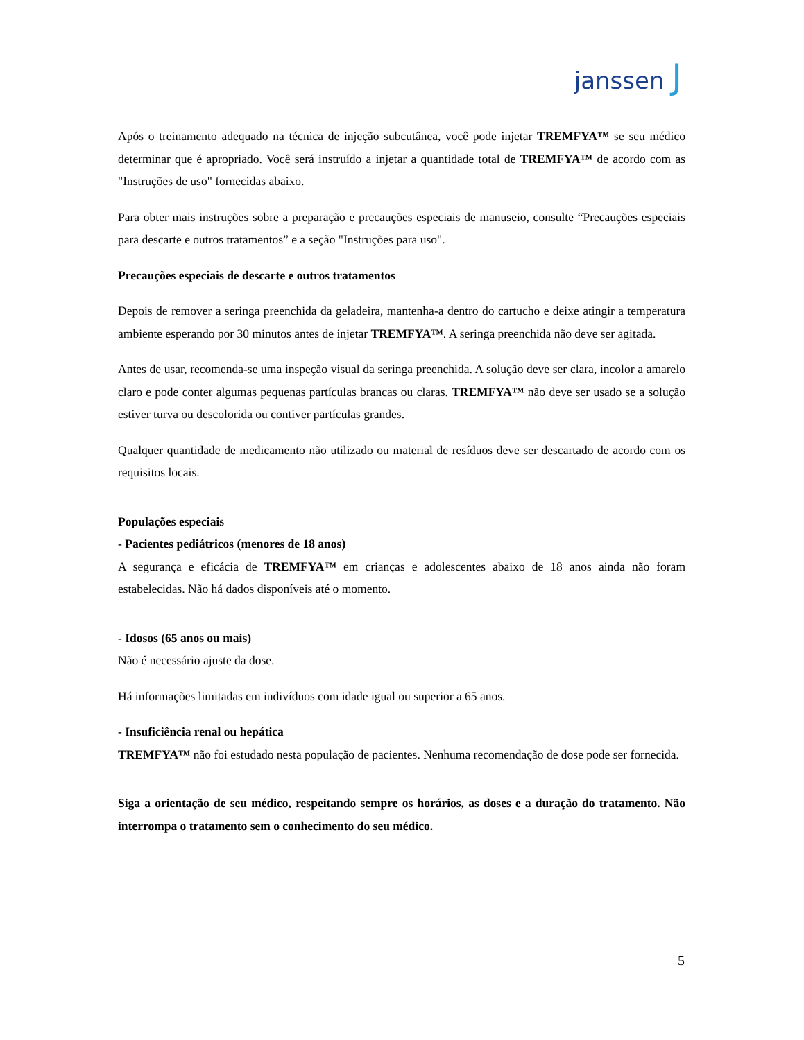janssen J
Após o treinamento adequado na técnica de injeção subcutânea, você pode injetar TREMFYA™ se seu médico determinar que é apropriado. Você será instruído a injetar a quantidade total de TREMFYA™ de acordo com as "Instruções de uso" fornecidas abaixo.
Para obter mais instruções sobre a preparação e precauções especiais de manuseio, consulte “Precauções especiais para descarte e outros tratamentos” e a seção "Instruções para uso".
Precauções especiais de descarte e outros tratamentos
Depois de remover a seringa preenchida da geladeira, mantenha-a dentro do cartucho e deixe atingir a temperatura ambiente esperando por 30 minutos antes de injetar TREMFYA™. A seringa preenchida não deve ser agitada.
Antes de usar, recomenda-se uma inspeção visual da seringa preenchida. A solução deve ser clara, incolor a amarelo claro e pode conter algumas pequenas partículas brancas ou claras. TREMFYA™ não deve ser usado se a solução estiver turva ou descolorida ou contiver partículas grandes.
Qualquer quantidade de medicamento não utilizado ou material de resíduos deve ser descartado de acordo com os requisitos locais.
Populações especiais
- Pacientes pediátricos (menores de 18 anos)
A segurança e eficácia de TREMFYA™ em crianças e adolescentes abaixo de 18 anos ainda não foram estabelecidas. Não há dados disponíveis até o momento.
- Idosos (65 anos ou mais)
Não é necessário ajuste da dose.
Há informações limitadas em indivíduos com idade igual ou superior a 65 anos.
- Insuficiência renal ou hepática
TREMFYA™ não foi estudado nesta população de pacientes. Nenhuma recomendação de dose pode ser fornecida.
Siga a orientação de seu médico, respeitando sempre os horários, as doses e a duração do tratamento. Não interrompa o tratamento sem o conhecimento do seu médico.
5